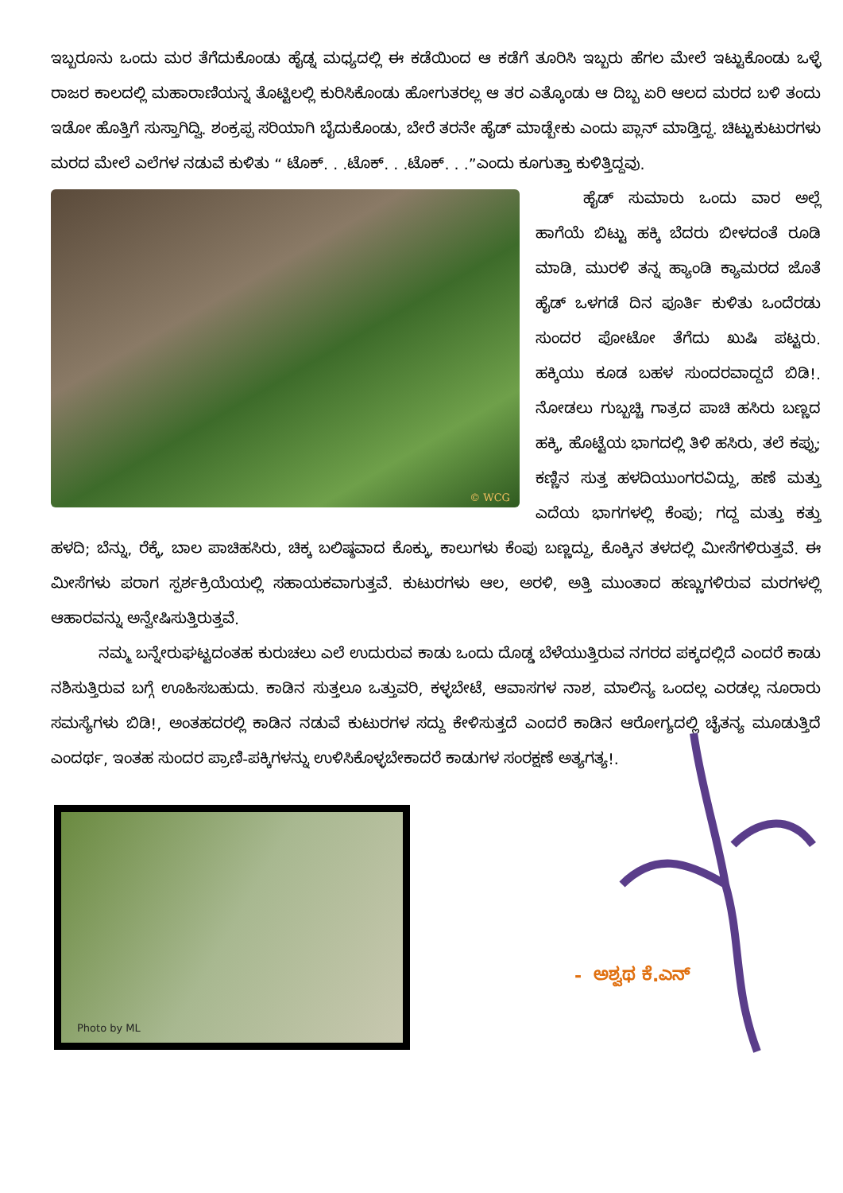ಇಬ್ಬರೂನು ಒಂದು ಮರ ತೆಗೆದುಕೊಂಡು ಹೈಡ್ನ ಮಧ್ಯದಲ್ಲಿ ಈ ಕಡೆಯಿಂದ ಆ ಕಡೆಗೆ ತೂರಿಸಿ ಇಬ್ಬರು ಹೆಗಲ ಮೇಲೆ ಇಟ್ಟುಕೊಂಡು ಒಳ್ಳೆ ರಾಜರ ಕಾಲದಲ್ಲಿ ಮಹಾರಾಣಿಯನ್ನ ತೊಟ್ಟಿಲಲ್ಲಿ ಕುರಿಸಿಕೊಂಡು ಹೋಗುತರಲ್ಲ ಆ ತರ ಎತ್ಕೊಂಡು ಆ ದಿಬ್ಬ ಏರಿ ಆಲದ ಮರದ ಬಳಿ ತಂದು ಇಡೋ ಹೊತ್ತಿಗೆ ಸುಸ್ತಾಗಿದ್ವಿ. ಶಂಕ್ರಪ್ಪ ಸರಿಯಾಗಿ ಬೈದುಕೊಂಡು, ಬೇರೆ ತರನೇ ಹೈಡ್ ಮಾಡ್ಬೇಕು ಎಂದು ಪ್ಲಾನ್ ಮಾಡ್ತಿದ್ದ. ಚಿಟ್ಟುಕುಟುರಗಳು ಮರದ ಮೇಲೆ ಎಲೆಗಳ ನಡುವೆ ಕುಳಿತು “ ಟೊಕ್. . .ಟೊಕ್. . .ಟೊಕ್. . .”ಎಂದು ಕೂಗುತ್ತಾ ಕುಳಿತ್ತಿದ್ದವು.
© WCG
ಹೈಡ್ ಸುಮಾರು ಒಂದು ವಾರ ಅಲ್ಲೆ ಹಾಗೆಯೆ ಬಿಟ್ಟು ಹಕ್ಕಿ ಬೆದರು ಬೀಳದಂತೆ ರೂಡಿ ಮಾಡಿ, ಮುರಳಿ ತನ್ನ ಹ್ಯಾಂಡಿ ಕ್ಯಾಮರದ ಜೊತೆ ಹೈಡ್ ಒಳಗಡೆ ದಿನ ಪೂರ್ತಿ ಕುಳಿತು ಒಂದೆರಡು ಸುಂದರ ಪೋಟೋ ತೆಗೆದು ಖುಷಿ ಪಟ್ಟರು. ಹಕ್ಕಿಯು ಕೂಡ ಬಹಳ ಸುಂದರವಾದ್ದದೆ ಬಿಡಿ!. ನೋಡಲು ಗುಬ್ಬಚ್ಚಿ ಗಾತ್ರದ ಪಾಚಿ ಹಸಿರು ಬಣ್ಣದ ಹಕ್ಕಿ, ಹೊಟ್ಟೆಯ ಭಾಗದಲ್ಲಿ ತಿಳಿ ಹಸಿರು, ತಲೆ ಕಪ್ಪು; ಕಣ್ಣಿನ ಸುತ್ತ ಹಳದಿಯುಂಗರವಿದ್ದು, ಹಣೆ ಮತ್ತು ಎದೆಯ ಭಾಗಗಳಲ್ಲಿ ಕೆಂಪು; ಗದ್ದ ಮತ್ತು ಕತ್ತು ಹಳದಿ; ಬೆನ್ನು, ರೆಕ್ಕೆ, ಬಾಲ ಪಾಚಿಹಸಿರು, ಚಿಕ್ಕ ಬಲಿಷ್ಠವಾದ ಕೊಕ್ಕು, ಕಾಲುಗಳು ಕೆಂಪು ಬಣ್ಣದ್ದು, ಕೊಕ್ಕಿನ ತಳದಲ್ಲಿ ಮೀಸೆಗಳಿರುತ್ತವೆ. ಈ ಮೀಸೆಗಳು ಪರಾಗ ಸ್ಪರ್ಶಕ್ರಿಯೆಯಲ್ಲಿ ಸಹಾಯಕವಾಗುತ್ತವೆ. ಕುಟುರಗಳು ಆಲ, ಅರಳಿ, ಅತ್ತಿ ಮುಂತಾದ ಹಣ್ಣುಗಳಿರುವ ಮರಗಳಲ್ಲಿ ಆಹಾರವನ್ನು ಅನ್ವೇಷಿಸುತ್ತಿರುತ್ತವೆ.
ನಮ್ಮ ಬನ್ನೇರುಘಟ್ಟದಂತಹ ಕುರುಚಲು ಎಲೆ ಉದುರುವ ಕಾಡು ಒಂದು ದೊಡ್ಡ ಬೆಳೆಯುತ್ತಿರುವ ನಗರದ ಪಕ್ಕದಲ್ಲಿದೆ ಎಂದರೆ ಕಾಡು ನಶಿಸುತ್ತಿರುವ ಬಗ್ಗೆ ಊಹಿಸಬಹುದು. ಕಾಡಿನ ಸುತ್ತಲೂ ಒತ್ತುವರಿ, ಕಳ್ಳಬೇಟೆ, ಆವಾಸಗಳ ನಾಶ, ಮಾಲಿನ್ಯ ಒಂದಲ್ಲ ಎರಡಲ್ಲ ನೂರಾರು ಸಮಸ್ಯೆಗಳು ಬಿಡಿ!, ಅಂತಹದರಲ್ಲಿ ಕಾಡಿನ ನಡುವೆ ಕುಟುರಗಳ ಸದ್ದು ಕೇಳಿಸುತ್ತದೆ ಎಂದರೆ ಕಾಡಿನ ಆರೋಗ್ಯದಲ್ಲಿ ಚೈತನ್ಯ ಮೂಡುತ್ತಿದೆ ಎಂದರ್ಥ, ಇಂತಹ ಸುಂದರ ಪ್ರಾಣಿ-ಪಕ್ಕಿಗಳನ್ನು ಉಳಿಸಿಕೊಳ್ಳಬೇಕಾದರೆ ಕಾಡುಗಳ ಸಂರಕ್ಷಣೆ ಅತ್ಯಗತ್ಯ!.
Photo by ML
- ಅಶ್ವಥ ಕೆ.ಎನ್